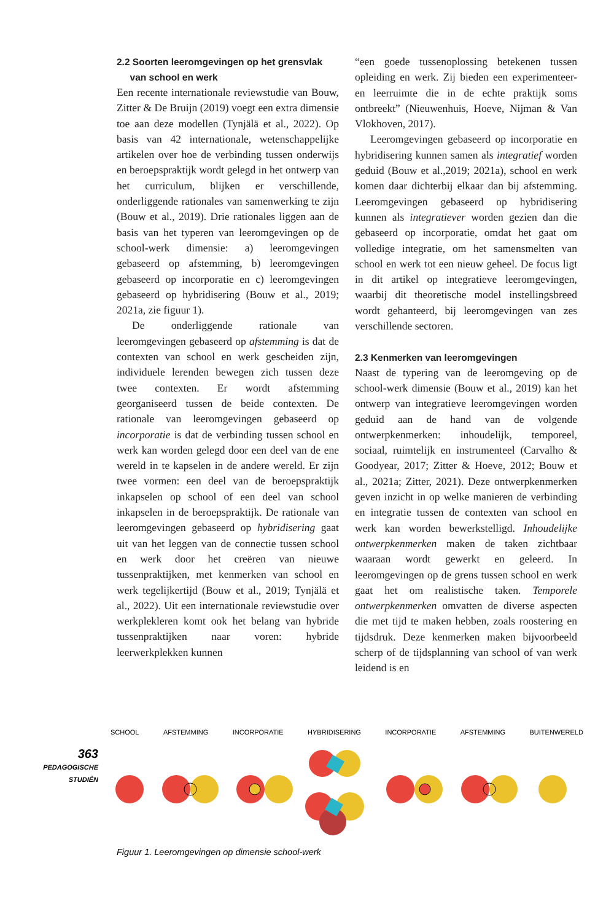2.2 Soorten leeromgevingen op het grensvlak
van school en werk
Een recente internationale reviewstudie van Bouw, Zitter & De Bruijn (2019) voegt een extra dimensie toe aan deze modellen (Tynjälä et al., 2022). Op basis van 42 internationale, wetenschappelijke artikelen over hoe de verbinding tussen onderwijs en beroepspraktijk wordt gelegd in het ontwerp van het curriculum, blijken er verschillende, onderliggende rationales van samenwerking te zijn (Bouw et al., 2019). Drie rationales liggen aan de basis van het typeren van leeromgevingen op de school-werk dimensie: a) leeromgevingen gebaseerd op afstemming, b) leeromgevingen gebaseerd op incorporatie en c) leeromgevingen gebaseerd op hybridisering (Bouw et al., 2019; 2021a, zie figuur 1).
De onderliggende rationale van leeromgevingen gebaseerd op afstemming is dat de contexten van school en werk gescheiden zijn, individuele lerenden bewegen zich tussen deze twee contexten. Er wordt afstemming georganiseerd tussen de beide contexten. De rationale van leeromgevingen gebaseerd op incorporatie is dat de verbinding tussen school en werk kan worden gelegd door een deel van de ene wereld in te kapselen in de andere wereld. Er zijn twee vormen: een deel van de beroepspraktijk inkapselen op school of een deel van school inkapselen in de beroepspraktijk. De rationale van leeromgevingen gebaseerd op hybridisering gaat uit van het leggen van de connectie tussen school en werk door het creëren van nieuwe tussenpraktijken, met kenmerken van school en werk tegelijkertijd (Bouw et al., 2019; Tynjälä et al., 2022). Uit een internationale reviewstudie over werkplekleren komt ook het belang van hybride tussenpraktijken naar voren: hybride leerwerkplekken kunnen
“een goede tussenoplossing betekenen tussen opleiding en werk. Zij bieden een experimenteer- en leerruimte die in de echte praktijk soms ontbreekt” (Nieuwenhuis, Hoeve, Nijman & Van Vlokhoven, 2017).
Leeromgevingen gebaseerd op incorporatie en hybridisering kunnen samen als integratief worden geduid (Bouw et al.,2019; 2021a), school en werk komen daar dichterbij elkaar dan bij afstemming. Leeromgevingen gebaseerd op hybridisering kunnen als integratiever worden gezien dan die gebaseerd op incorporatie, omdat het gaat om volledige integratie, om het samensmelten van school en werk tot een nieuw geheel. De focus ligt in dit artikel op integratieve leeromgevingen, waarbij dit theoretische model instellingsbreed wordt gehanteerd, bij leeromgevingen van zes verschillende sectoren.
2.3 Kenmerken van leeromgevingen
Naast de typering van de leeromgeving op de school-werk dimensie (Bouw et al., 2019) kan het ontwerp van integratieve leeromgevingen worden geduid aan de hand van de volgende ontwerpkenmerken: inhoudelijk, temporeel, sociaal, ruimtelijk en instrumenteel (Carvalho & Goodyear, 2017; Zitter & Hoeve, 2012; Bouw et al., 2021a; Zitter, 2021). Deze ontwerpkenmerken geven inzicht in op welke manieren de verbinding en integratie tussen de contexten van school en werk kan worden bewerkstelligd. Inhoudelijke ontwerpkenmerken maken de taken zichtbaar waaraan wordt gewerkt en geleerd. In leeromgevingen op de grens tussen school en werk gaat het om realistische taken. Temporele ontwerpkenmerken omvatten de diverse aspecten die met tijd te maken hebben, zoals roostering en tijdsdruk. Deze kenmerken maken bijvoorbeeld scherp of de tijdsplanning van school of van werk leidend is en
363
PEDAGOGISCHE
STUDIËN
SCHOOL AFSTEMMING INCORPORATIE HYBRIDISERING INCORPORATIE AFSTEMMING BUITENWERELD
Figuur 1. Leeromgevingen op dimensie school-werk